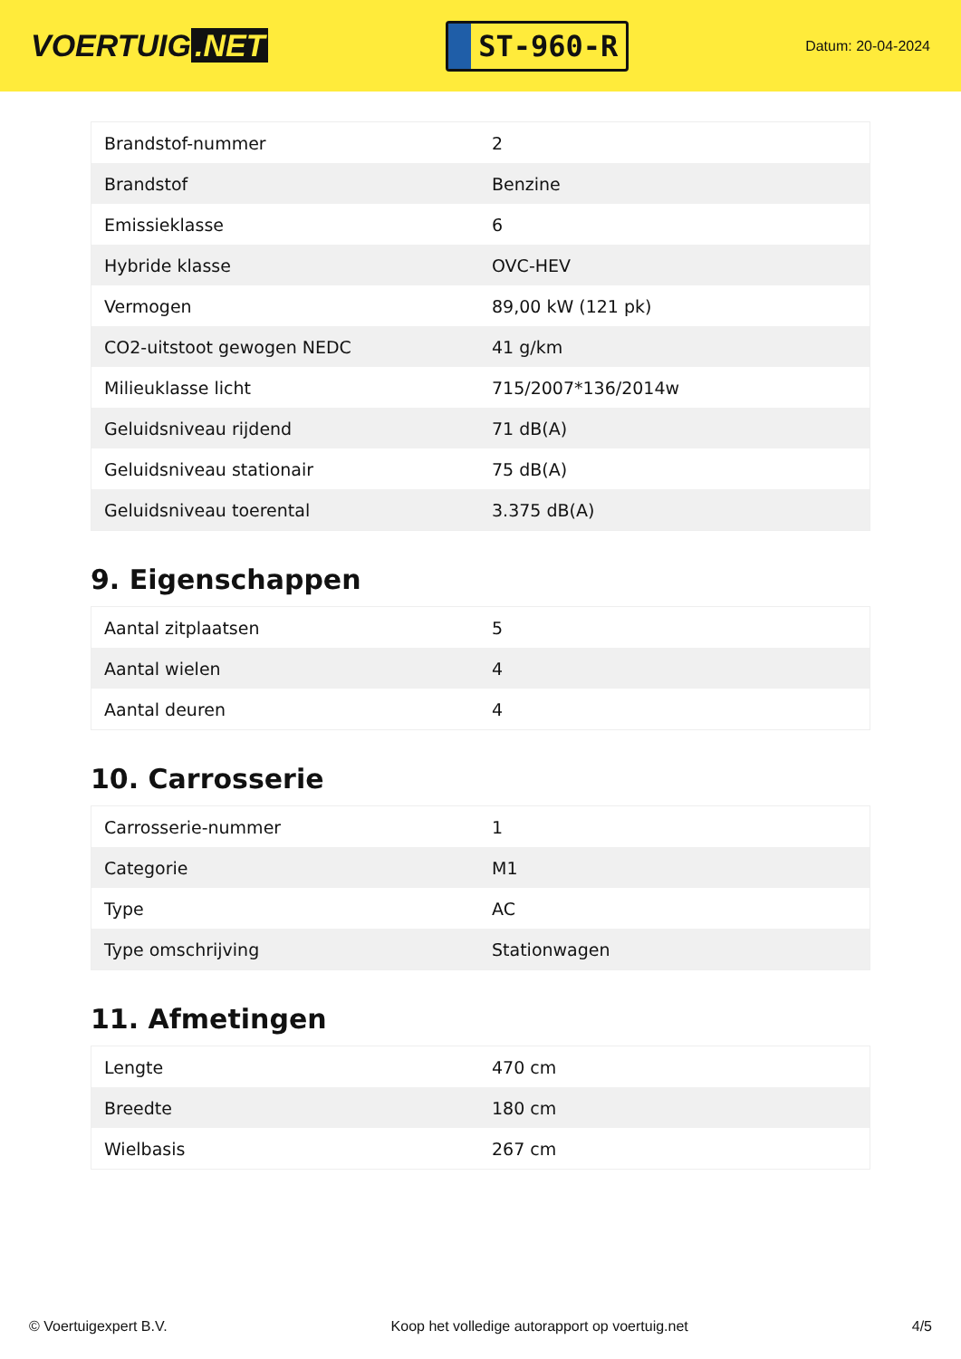VOERTUIG.NET
ST-960-R
Datum: 20-04-2024
| Brandstof-nummer | 2 |
| Brandstof | Benzine |
| Emissieklasse | 6 |
| Hybride klasse | OVC-HEV |
| Vermogen | 89,00 kW (121 pk) |
| CO2-uitstoot gewogen NEDC | 41 g/km |
| Milieuklasse licht | 715/2007*136/2014w |
| Geluidsniveau rijdend | 71 dB(A) |
| Geluidsniveau stationair | 75 dB(A) |
| Geluidsniveau toerental | 3.375 dB(A) |
9. Eigenschappen
| Aantal zitplaatsen | 5 |
| Aantal wielen | 4 |
| Aantal deuren | 4 |
10. Carrosserie
| Carrosserie-nummer | 1 |
| Categorie | M1 |
| Type | AC |
| Type omschrijving | Stationwagen |
11. Afmetingen
| Lengte | 470 cm |
| Breedte | 180 cm |
| Wielbasis | 267 cm |
© Voertuigexpert B.V. Koop het volledige autorapport op voertuig.net 4/5